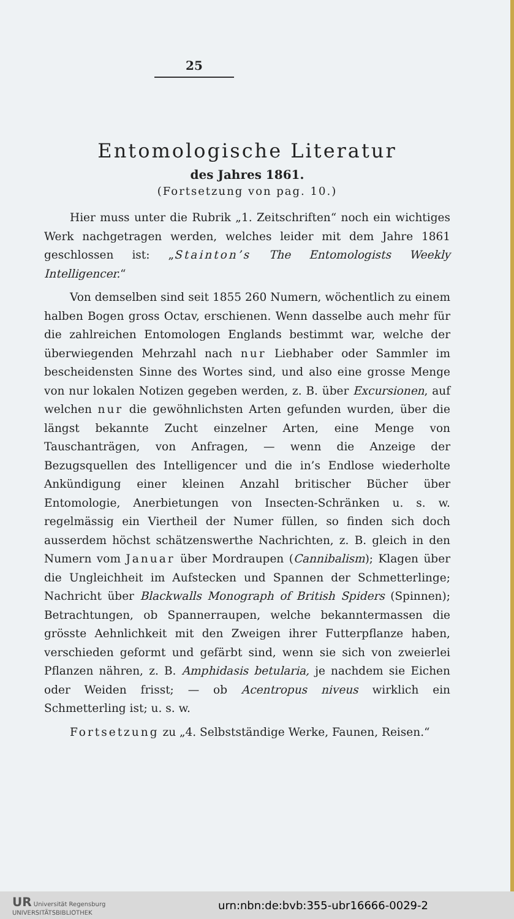25
Entomologische Literatur
des Jahres 1861.
(Fortsetzung von pag. 10.)
Hier muss unter die Rubrik „1. Zeitschriften“ noch ein wichtiges Werk nachgetragen werden, welches leider mit dem Jahre 1861 geschlossen ist: „Stainton’s The Entomologists Weekly Intelligencer.“
Von demselben sind seit 1855 260 Numern, wöchentlich zu einem halben Bogen gross Octav, erschienen. Wenn dasselbe auch mehr für die zahlreichen Entomologen Englands bestimmt war, welche der überwiegenden Mehrzahl nach nur Liebhaber oder Sammler im bescheidensten Sinne des Wortes sind, und also eine grosse Menge von nur lokalen Notizen gegeben werden, z. B. über Excursionen, auf welchen nur die gewöhnlichsten Arten gefunden wurden, über die längst bekannte Zucht einzelner Arten, eine Menge von Tauschanträgen, von Anfragen, — wenn die Anzeige der Bezugsquellen des Intelligencer und die in’s Endlose wiederholte Ankündigung einer kleinen Anzahl britischer Bücher über Entomologie, Anerbietungen von Insecten-Schränken u. s. w. regelmässig ein Viertheil der Numer füllen, so finden sich doch ausserdem höchst schätzenswerthe Nachrichten, z. B. gleich in den Numern vom Januar über Mordraupen (Cannibalism); Klagen über die Ungleichheit im Aufstecken und Spannen der Schmetterlinge; Nachricht über Blackwalls Monograph of British Spiders (Spinnen); Betrachtungen, ob Spannerraupen, welche bekanntermassen die grösste Aehnlichkeit mit den Zweigen ihrer Futterpflanze haben, verschieden geformt und gefärbt sind, wenn sie sich von zweierlei Pflanzen nähren, z. B. Amphidasis betularia, je nachdem sie Eichen oder Weiden frisst; — ob Acentropus niveus wirklich ein Schmetterling ist; u. s. w.
Fortsetzung zu „4. Selbstständige Werke, Faunen, Reisen.“
UR Universität Regensburg
UNIVERSITÄTSBIBLIOTHEK urn:nbn:de:bvb:355-ubr16666-0029-2